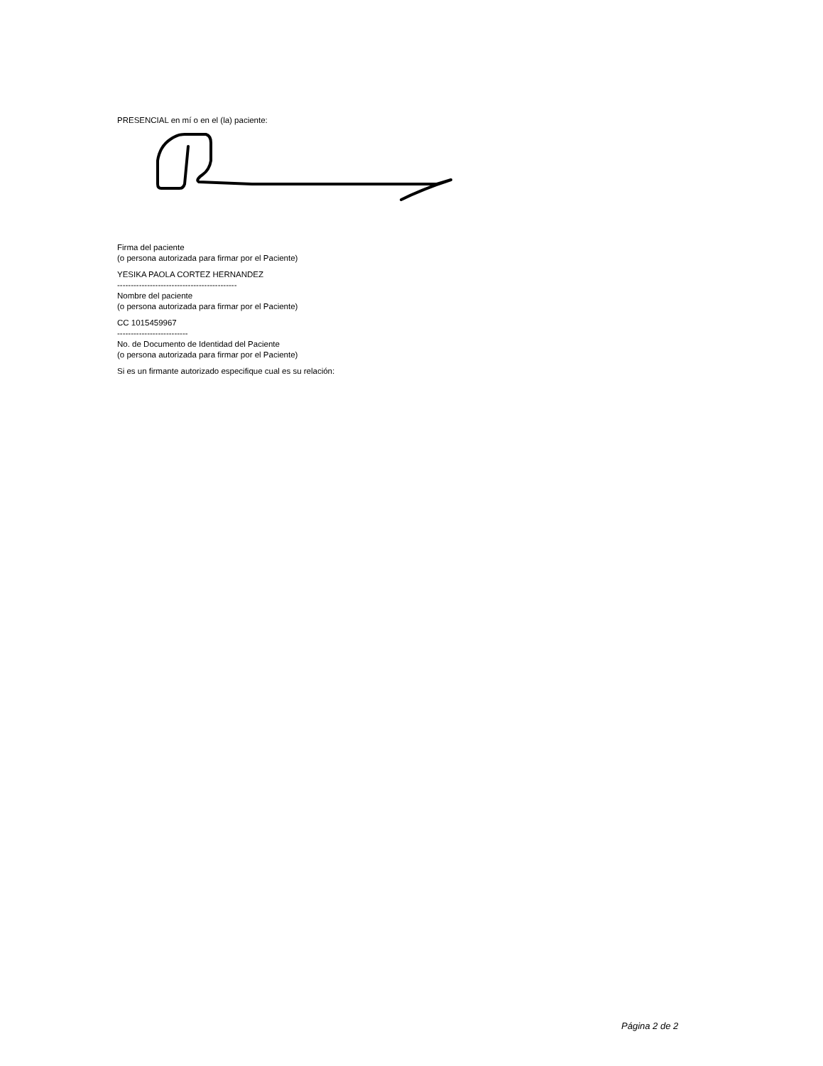PRESENCIAL en mí o en el (la) paciente:
Firma del paciente
(o persona autorizada para firmar por el Paciente)
YESIKA PAOLA CORTEZ HERNANDEZ
--------------------------------------------
Nombre del paciente
(o persona autorizada para firmar por el Paciente)
CC 1015459967
--------------------------
No. de Documento de Identidad del Paciente
(o persona autorizada para firmar por el Paciente)
Si es un firmante autorizado especifique cual es su relación:
Página 2 de 2